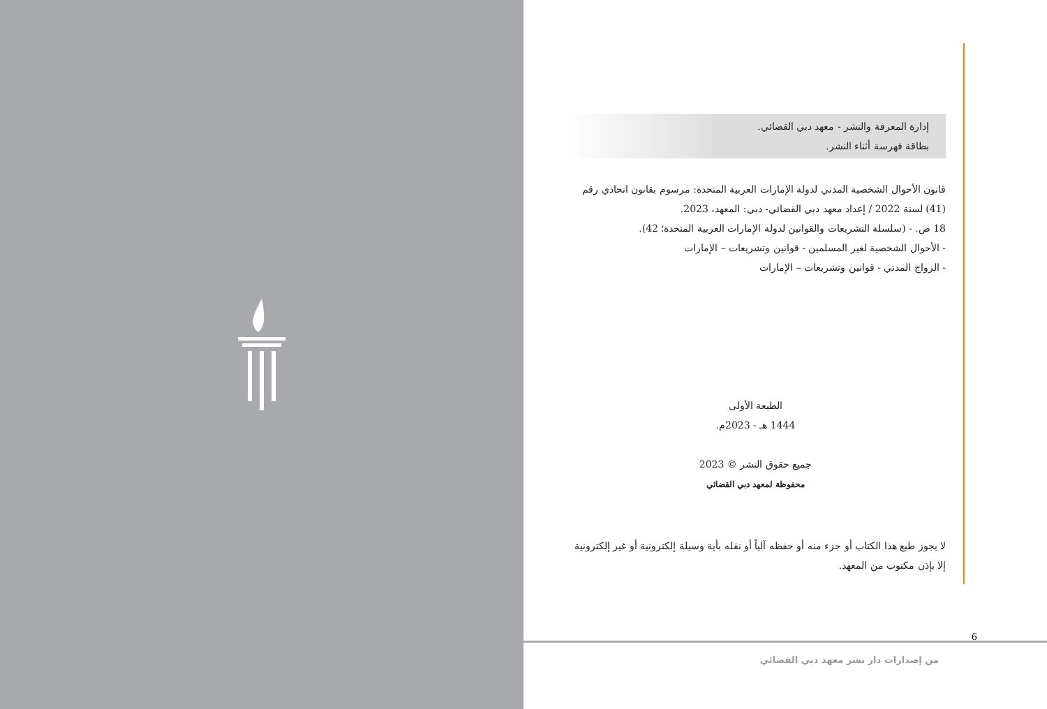إدارة المعرفة والنشر - معهد دبي القضائي.
بطاقة فهرسة أثناء النشر.
قانون الأحوال الشخصية المدني لدولة الإمارات العربية المتحدة: مرسوم بقانون اتحادي رقم (41) لسنة 2022 / إعداد معهد دبي القضائي- دبي: المعهد، 2023.
18 ص. - (سلسلة التشريعات والقوانين لدولة الإمارات العربية المتحدة؛ 42).
- الأحوال الشخصية لغير المسلمين - قوانين وتشريعات – الإمارات
- الزواج المدني - قوانين وتشريعات – الإمارات
الطبعة الأولى
1444 هـ - 2023م.
جميع حقوق النشر © 2023
محفوظة لمعهد دبي القضائي
لا يجوز طبع هذا الكتاب أو جزء منه أو حفظه آلياً أو نقله بأية وسيلة إلكترونية أو غير إلكترونية إلا بإذن مكتوب من المعهد.
6
من إصدارات دار نشر معهد دبي القضائي